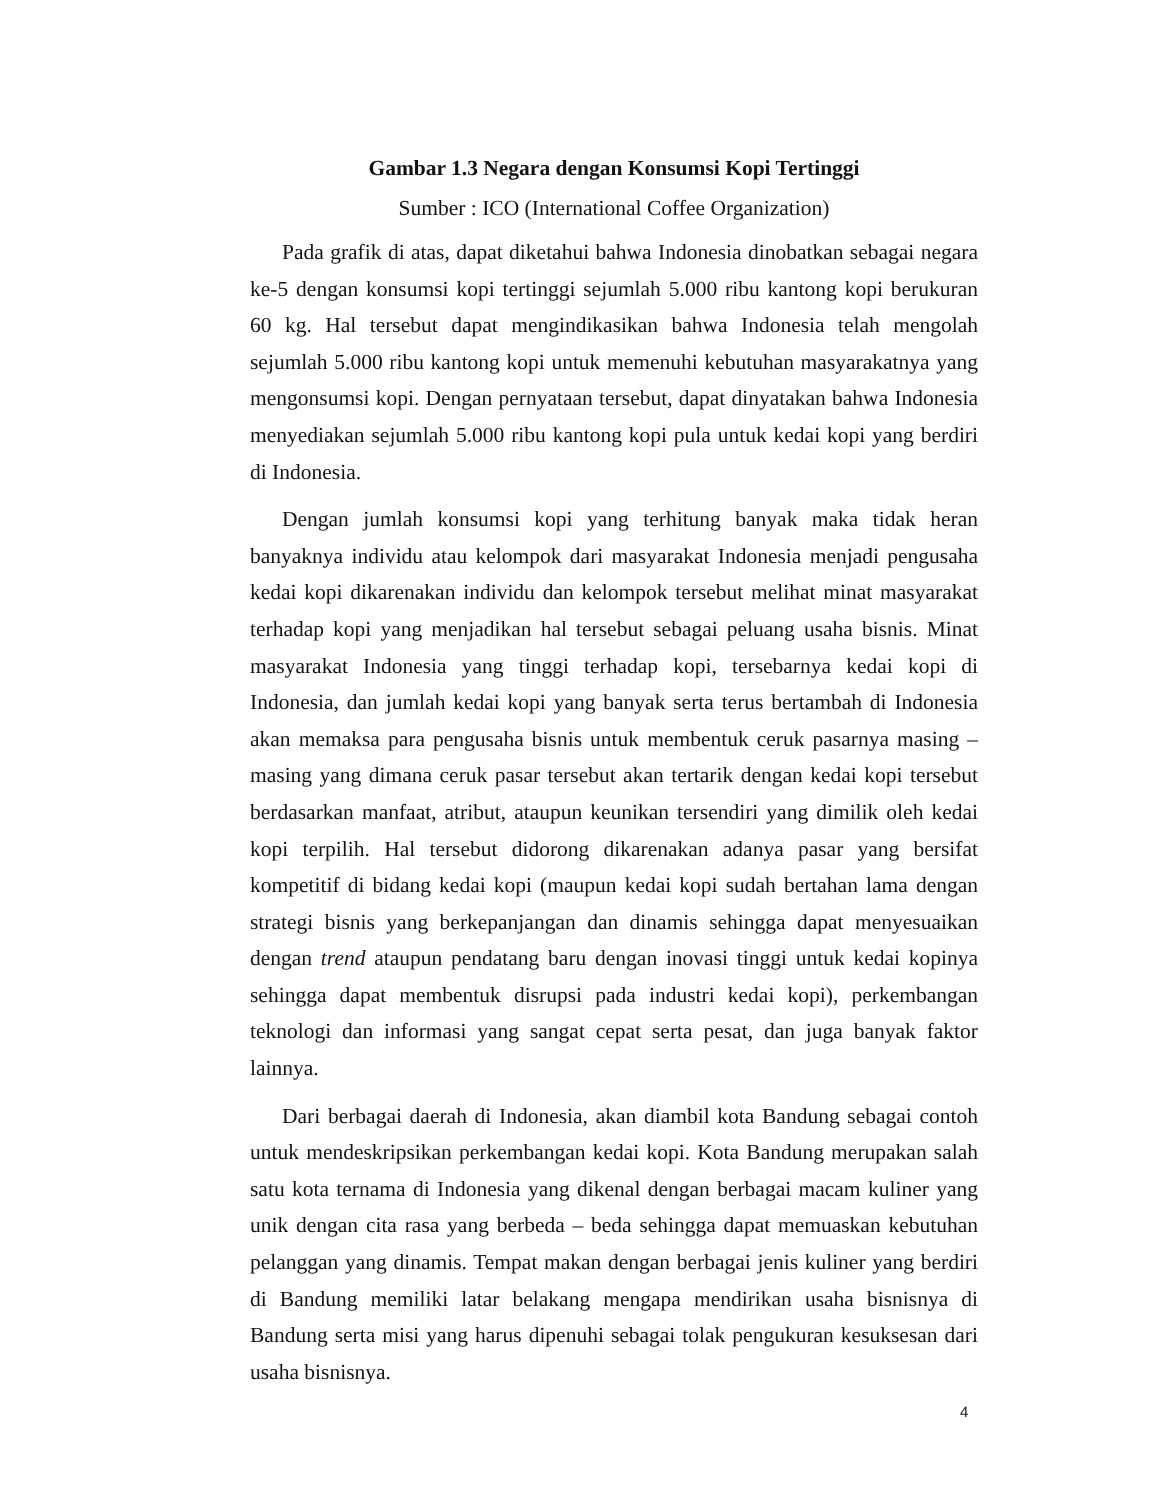Gambar 1.3 Negara dengan Konsumsi Kopi Tertinggi
Sumber : ICO (International Coffee Organization)
Pada grafik di atas, dapat diketahui bahwa Indonesia dinobatkan sebagai negara ke-5 dengan konsumsi kopi tertinggi sejumlah 5.000 ribu kantong kopi berukuran 60 kg. Hal tersebut dapat mengindikasikan bahwa Indonesia telah mengolah sejumlah 5.000 ribu kantong kopi untuk memenuhi kebutuhan masyarakatnya yang mengonsumsi kopi. Dengan pernyataan tersebut, dapat dinyatakan bahwa Indonesia menyediakan sejumlah 5.000 ribu kantong kopi pula untuk kedai kopi yang berdiri di Indonesia.
Dengan jumlah konsumsi kopi yang terhitung banyak maka tidak heran banyaknya individu atau kelompok dari masyarakat Indonesia menjadi pengusaha kedai kopi dikarenakan individu dan kelompok tersebut melihat minat masyarakat terhadap kopi yang menjadikan hal tersebut sebagai peluang usaha bisnis. Minat masyarakat Indonesia yang tinggi terhadap kopi, tersebarnya kedai kopi di Indonesia, dan jumlah kedai kopi yang banyak serta terus bertambah di Indonesia akan memaksa para pengusaha bisnis untuk membentuk ceruk pasarnya masing – masing yang dimana ceruk pasar tersebut akan tertarik dengan kedai kopi tersebut berdasarkan manfaat, atribut, ataupun keunikan tersendiri yang dimilik oleh kedai kopi terpilih. Hal tersebut didorong dikarenakan adanya pasar yang bersifat kompetitif di bidang kedai kopi (maupun kedai kopi sudah bertahan lama dengan strategi bisnis yang berkepanjangan dan dinamis sehingga dapat menyesuaikan dengan trend ataupun pendatang baru dengan inovasi tinggi untuk kedai kopinya sehingga dapat membentuk disrupsi pada industri kedai kopi), perkembangan teknologi dan informasi yang sangat cepat serta pesat, dan juga banyak faktor lainnya.
Dari berbagai daerah di Indonesia, akan diambil kota Bandung sebagai contoh untuk mendeskripsikan perkembangan kedai kopi. Kota Bandung merupakan salah satu kota ternama di Indonesia yang dikenal dengan berbagai macam kuliner yang unik dengan cita rasa yang berbeda – beda sehingga dapat memuaskan kebutuhan pelanggan yang dinamis. Tempat makan dengan berbagai jenis kuliner yang berdiri di Bandung memiliki latar belakang mengapa mendirikan usaha bisnisnya di Bandung serta misi yang harus dipenuhi sebagai tolak pengukuran kesuksesan dari usaha bisnisnya.
4